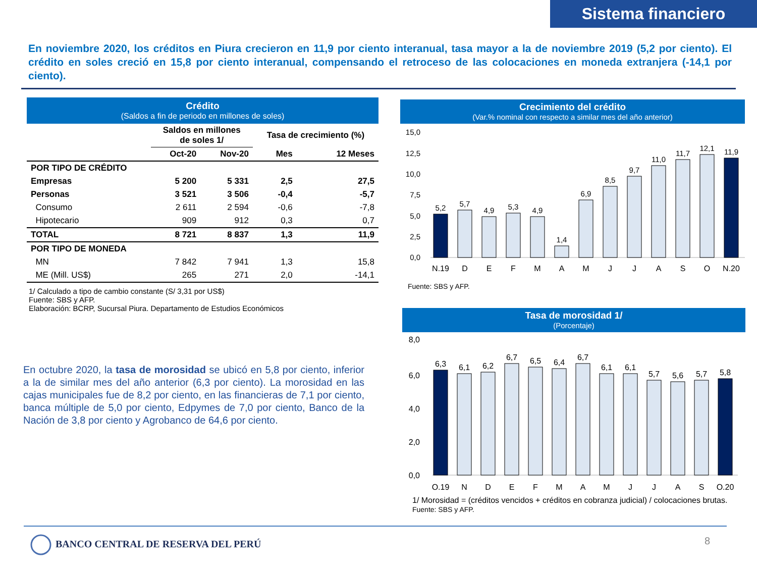Sistema financiero
En noviembre 2020, los créditos en Piura crecieron en 11,9 por ciento interanual, tasa mayor a la de noviembre 2019 (5,2 por ciento). El crédito en soles creció en 15,8 por ciento interanual, compensando el retroceso de las colocaciones en moneda extranjera (-14,1 por ciento).
Crédito
(Saldos a fin de periodo en millones de soles)
| | Saldos en millones de soles 1/ | | Tasa de crecimiento (%) | |
| --- | --- | --- | --- | --- |
| | Oct-20 | Nov-20 | Mes | 12 Meses |
| POR TIPO DE CRÉDITO | | | | |
| Empresas | 5 200 | 5 331 | 2,5 | 27,5 |
| Personas | 3 521 | 3 506 | -0,4 | -5,7 |
| Consumo | 2 611 | 2 594 | -0,6 | -7,8 |
| Hipotecario | 909 | 912 | 0,3 | 0,7 |
| TOTAL | 8 721 | 8 837 | 1,3 | 11,9 |
| POR TIPO DE MONEDA | | | | |
| MN | 7 842 | 7 941 | 1,3 | 15,8 |
| ME (Mill. US$) | 265 | 271 | 2,0 | -14,1 |
1/ Calculado a tipo de cambio constante (S/ 3,31 por US$)
Fuente: SBS y AFP.
Elaboración: BCRP, Sucursal Piura. Departamento de Estudios Económicos
En octubre 2020, la tasa de morosidad se ubicó en 5,8 por ciento, inferior a la de similar mes del año anterior (6,3 por ciento). La morosidad en las cajas municipales fue de 8,2 por ciento, en las financieras de 7,1 por ciento, banca múltiple de 5,0 por ciento, Edpymes de 7,0 por ciento, Banco de la Nación de 3,8 por ciento y Agrobanco de 64,6 por ciento.
Crecimiento del crédito
(Var.% nominal con respecto a similar mes del año anterior)
15,0
12,5
10,0
7,5
5,0
2,5
0,0
5,2
5,7
4,9
5,3
4,9
1,4
6,9
8,5
9,7
11,0
11,7
12,1
11,9
N.19
D
E
F
M
A
M
J
J
A
S
O
N.20
Fuente: SBS y AFP.
Tasa de morosidad 1/
(Porcentaje)
8,0
6,0
4,0
2,0
0,0
6,3
6,1
6,2
6,7
6,5
6,4
6,7
6,1
6,1
5,7
5,6
5,7
5,8
O.19
N
D
E
F
M
A
M
J
J
A
S
O.20
1/ Morosidad = (créditos vencidos + créditos en cobranza judicial) / colocaciones brutas.
Fuente: SBS y AFP.
BANCO CENTRAL DE RESERVA DEL PERÚ
8